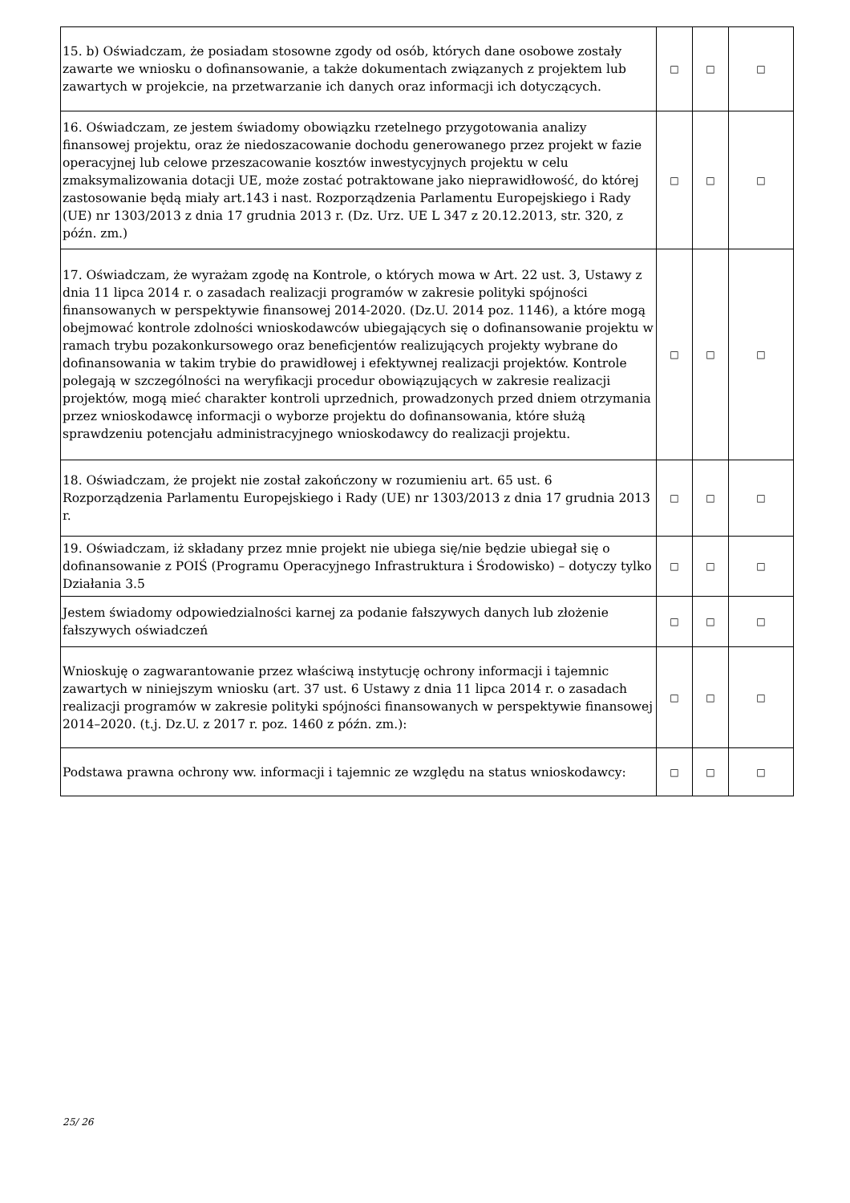| 15. b) Oświadczam, że posiadam stosowne zgody od osób, których dane osobowe zostały zawarte we wniosku o dofinansowanie, a także dokumentach związanych z projektem lub zawartych w projekcie, na przetwarzanie ich danych oraz informacji ich dotyczących. | □ | □ | □ |
| 16. Oświadczam, ze jestem świadomy obowiązku rzetelnego przygotowania analizy finansowej projektu, oraz że niedoszacowanie dochodu generowanego przez projekt w fazie operacyjnej lub celowe przeszacowanie kosztów inwestycyjnych projektu w celu zmaksymalizowania dotacji UE, może zostać potraktowane jako nieprawidłowość, do której zastosowanie będą miały art.143 i nast. Rozporządzenia Parlamentu Europejskiego i Rady (UE) nr 1303/2013 z dnia 17 grudnia 2013 r. (Dz. Urz. UE L 347 z 20.12.2013, str. 320, z późn. zm.) | □ | □ | □ |
| 17. Oświadczam, że wyrażam zgodę na Kontrole, o których mowa w Art. 22 ust. 3, Ustawy z dnia 11 lipca 2014 r. o zasadach realizacji programów w zakresie polityki spójności finansowanych w perspektywie finansowej 2014-2020. (Dz.U. 2014 poz. 1146), a które mogą obejmować kontrole zdolności wnioskodawców ubiegających się o dofinansowanie projektu w ramach trybu pozakonkursowego oraz beneficjentów realizujących projekty wybrane do dofinansowania w takim trybie do prawidłowej i efektywnej realizacji projektów. Kontrole polegają w szczególności na weryfikacji procedur obowiązujących w zakresie realizacji projektów, mogą mieć charakter kontroli uprzednich, prowadzonych przed dniem otrzymania przez wnioskodawcę informacji o wyborze projektu do dofinansowania, które służą sprawdzeniu potencjału administracyjnego wnioskodawcy do realizacji projektu. | □ | □ | □ |
| 18. Oświadczam, że projekt nie został zakończony w rozumieniu art. 65 ust. 6 Rozporządzenia Parlamentu Europejskiego i Rady (UE) nr 1303/2013 z dnia 17 grudnia 2013 r. | □ | □ | □ |
| 19. Oświadczam, iż składany przez mnie projekt nie ubiega się/nie będzie ubiegał się o dofinansowanie z POIŚ (Programu Operacyjnego Infrastruktura i Środowisko) – dotyczy tylko Działania 3.5 | □ | □ | □ |
| Jestem świadomy odpowiedzialności karnej za podanie fałszywych danych lub złożenie fałszywych oświadczeń | □ | □ | □ |
| Wnioskuję o zagwarantowanie przez właściwą instytucję ochrony informacji i tajemnic zawartych w niniejszym wniosku (art. 37 ust. 6 Ustawy z dnia 11 lipca 2014 r. o zasadach realizacji programów w zakresie polityki spójności finansowanych w perspektywie finansowej 2014–2020. (t.j. Dz.U. z 2017 r. poz. 1460 z późn. zm.): | □ | □ | □ |
| Podstawa prawna ochrony ww. informacji i tajemnic ze względu na status wnioskodawcy: | □ | □ | □ |
25/ 26